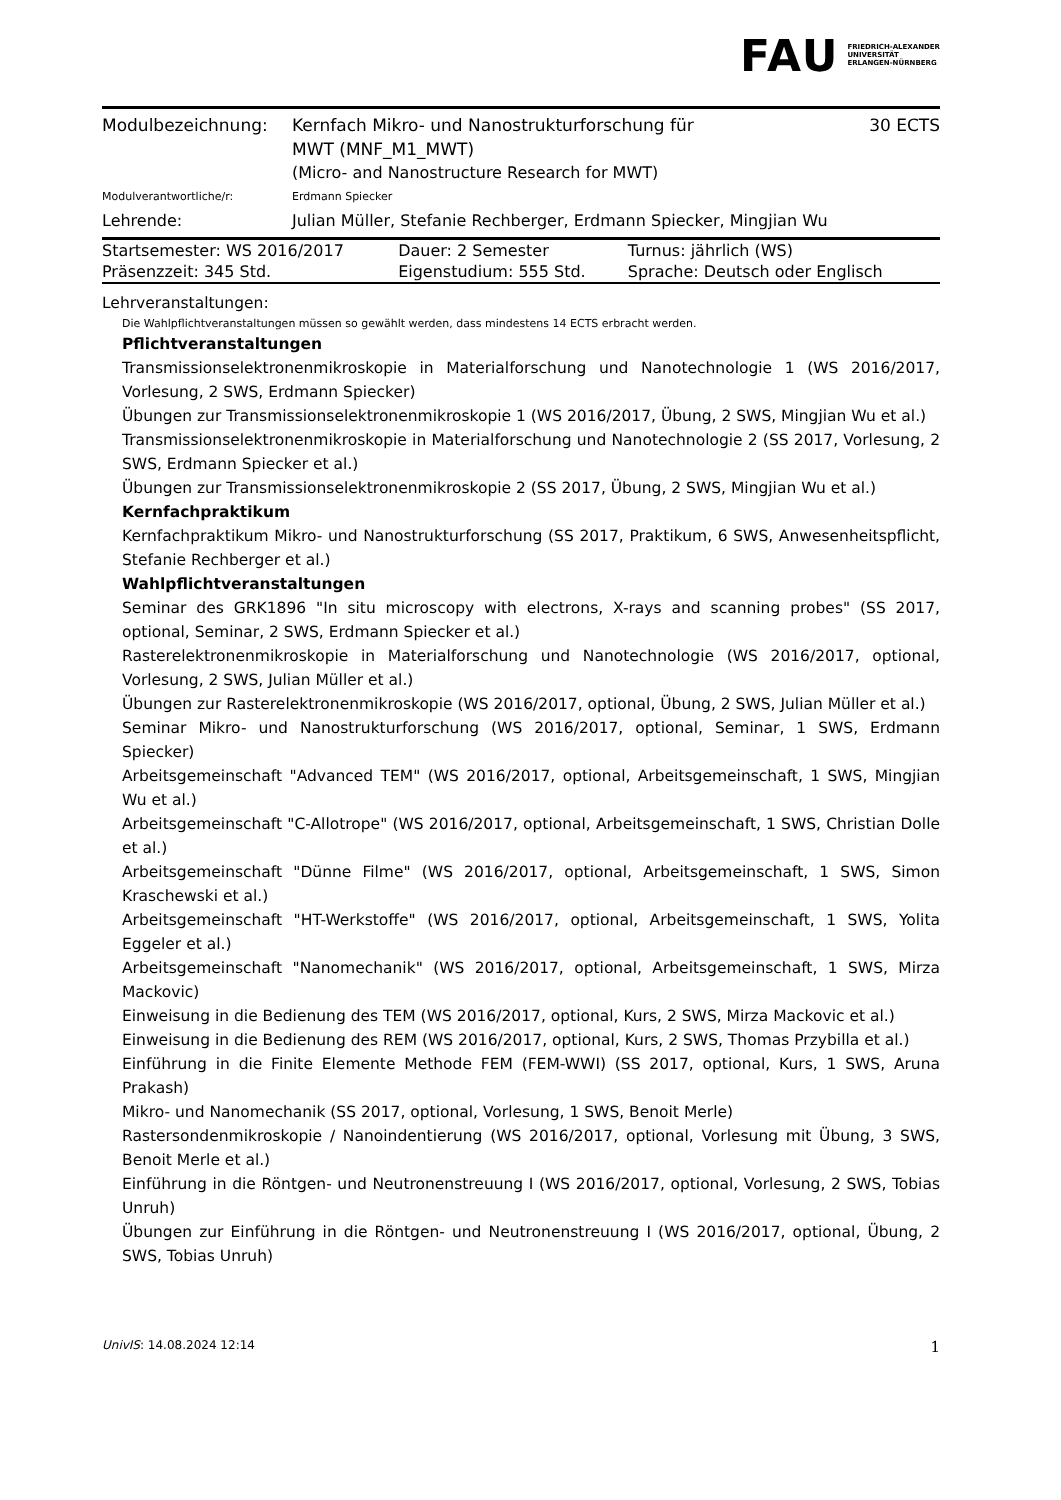FAU FRIEDRICH-ALEXANDER
UNIVERSITÄT
ERLANGEN-NÜRNBERG
Modulbezeichnung: Kernfach Mikro- und Nanostrukturforschung für
MWT (MNF_M1_MWT)
30 ECTS
(Micro- and Nanostructure Research for MWT)
Modulverantwortliche/r: Erdmann Spiecker
Lehrende: Julian Müller, Stefanie Rechberger, Erdmann Spiecker, Mingjian Wu
| Startsemester: WS 2016/2017 | Dauer: 2 Semester | Turnus: jährlich (WS) |
| Präsenzzeit: 345 Std. | Eigenstudium: 555 Std. | Sprache: Deutsch oder Englisch |
Lehrveranstaltungen:
Die Wahlpflichtveranstaltungen müssen so gewählt werden, dass mindestens 14 ECTS erbracht werden.
Pflichtveranstaltungen
Transmissionselektronenmikroskopie in Materialforschung und Nanotechnologie 1 (WS 2016/2017, Vorlesung, 2 SWS, Erdmann Spiecker)
Übungen zur Transmissionselektronenmikroskopie 1 (WS 2016/2017, Übung, 2 SWS, Mingjian Wu et al.)
Transmissionselektronenmikroskopie in Materialforschung und Nanotechnologie 2 (SS 2017, Vorlesung, 2 SWS, Erdmann Spiecker et al.)
Übungen zur Transmissionselektronenmikroskopie 2 (SS 2017, Übung, 2 SWS, Mingjian Wu et al.)
Kernfachpraktikum
Kernfachpraktikum Mikro- und Nanostrukturforschung (SS 2017, Praktikum, 6 SWS, Anwesenheitspflicht, Stefanie Rechberger et al.)
Wahlpflichtveranstaltungen
Seminar des GRK1896 "In situ microscopy with electrons, X-rays and scanning probes" (SS 2017, optional, Seminar, 2 SWS, Erdmann Spiecker et al.)
Rasterelektronenmikroskopie in Materialforschung und Nanotechnologie (WS 2016/2017, optional, Vorlesung, 2 SWS, Julian Müller et al.)
Übungen zur Rasterelektronenmikroskopie (WS 2016/2017, optional, Übung, 2 SWS, Julian Müller et al.)
Seminar Mikro- und Nanostrukturforschung (WS 2016/2017, optional, Seminar, 1 SWS, Erdmann Spiecker)
Arbeitsgemeinschaft "Advanced TEM" (WS 2016/2017, optional, Arbeitsgemeinschaft, 1 SWS, Mingjian Wu et al.)
Arbeitsgemeinschaft "C-Allotrope" (WS 2016/2017, optional, Arbeitsgemeinschaft, 1 SWS, Christian Dolle et al.)
Arbeitsgemeinschaft "Dünne Filme" (WS 2016/2017, optional, Arbeitsgemeinschaft, 1 SWS, Simon Kraschewski et al.)
Arbeitsgemeinschaft "HT-Werkstoffe" (WS 2016/2017, optional, Arbeitsgemeinschaft, 1 SWS, Yolita Eggeler et al.)
Arbeitsgemeinschaft "Nanomechanik" (WS 2016/2017, optional, Arbeitsgemeinschaft, 1 SWS, Mirza Mackovic)
Einweisung in die Bedienung des TEM (WS 2016/2017, optional, Kurs, 2 SWS, Mirza Mackovic et al.)
Einweisung in die Bedienung des REM (WS 2016/2017, optional, Kurs, 2 SWS, Thomas Przybilla et al.)
Einführung in die Finite Elemente Methode FEM (FEM-WWI) (SS 2017, optional, Kurs, 1 SWS, Aruna Prakash)
Mikro- und Nanomechanik (SS 2017, optional, Vorlesung, 1 SWS, Benoit Merle)
Rastersondenmikroskopie / Nanoindentierung (WS 2016/2017, optional, Vorlesung mit Übung, 3 SWS, Benoit Merle et al.)
Einführung in die Röntgen- und Neutronenstreuung I (WS 2016/2017, optional, Vorlesung, 2 SWS, Tobias Unruh)
Übungen zur Einführung in die Röntgen- und Neutronenstreuung I (WS 2016/2017, optional, Übung, 2 SWS, Tobias Unruh)
UnivIS: 14.08.2024 12:14 1